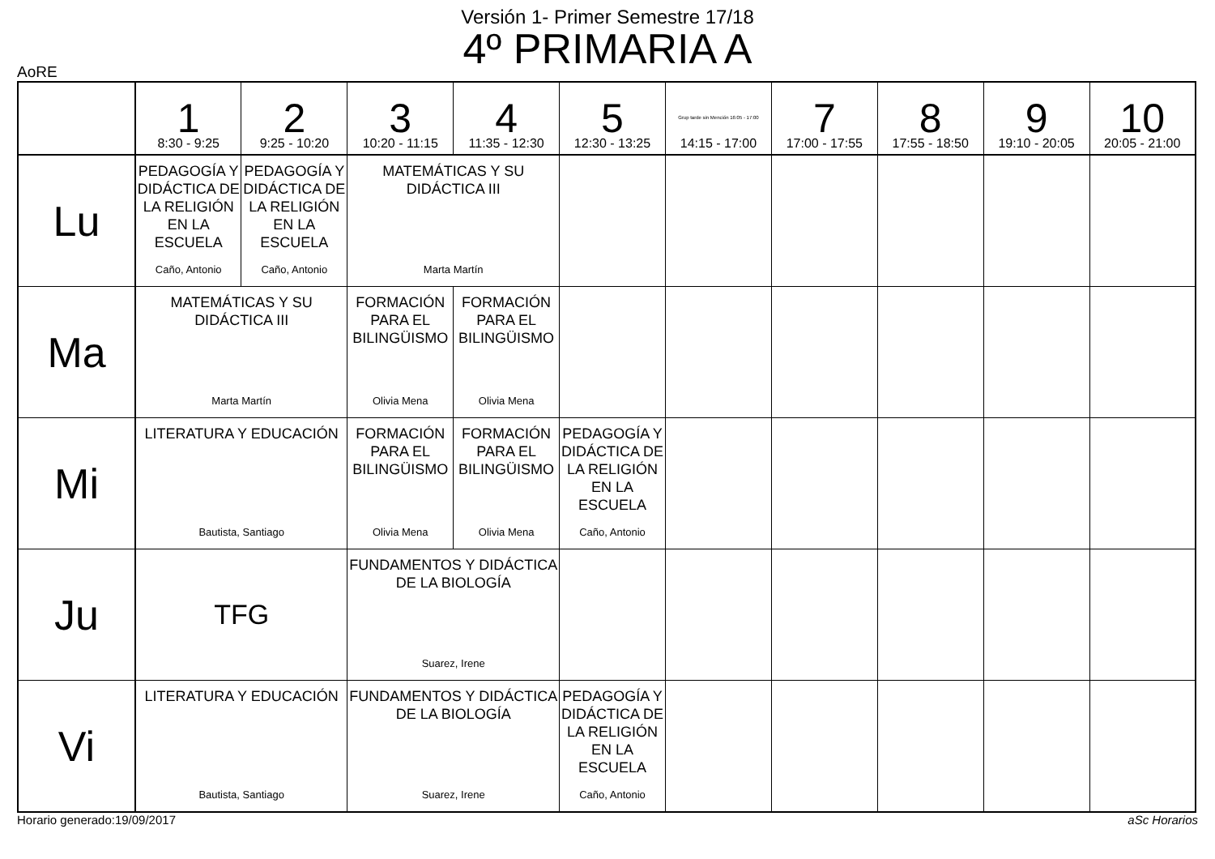Versión 1- Primer Semestre 17/18
4º PRIMARIA A
AoRE
| | 1 8:30 - 9:25 | 2 9:25 - 10:20 | 3 10:20 - 11:15 | 4 11:35 - 12:30 | 5 12:30 - 13:25 | Grup tarde sin Mención 16:05 - 17:00 14:15 - 17:00 | 7 17:00 - 17:55 | 8 17:55 - 18:50 | 9 19:10 - 20:05 | 10 20:05 - 21:00 |
| --- | --- | --- | --- | --- | --- | --- | --- | --- | --- | --- |
| Lu | PEDAGOGÍA Y DIDÁCTICA DE LA RELIGIÓN EN LA ESCUELA Caño, Antonio | PEDAGOGÍA Y DIDÁCTICA DE LA RELIGIÓN EN LA ESCUELA Caño, Antonio | MATEMÁTICAS Y SU DIDÁCTICA III Marta Martín | | | | | | | |
| Ma | MATEMÁTICAS Y SU DIDÁCTICA III Marta Martín | | FORMACIÓN PARA EL BILINGÜISMO Olivia Mena | FORMACIÓN PARA EL BILINGÜISMO Olivia Mena | | | | | | |
| Mi | LITERATURA Y EDUCACIÓN Bautista, Santiago | | FORMACIÓN PARA EL BILINGÜISMO Olivia Mena | FORMACIÓN PARA EL BILINGÜISMO Olivia Mena | PEDAGOGÍA Y DIDÁCTICA DE LA RELIGIÓN EN LA ESCUELA Caño, Antonio | | | | | |
| Ju | TFG | | FUNDAMENTOS Y DIDÁCTICA DE LA BIOLOGÍA Suarez, Irene | | | | | | | |
| Vi | LITERATURA Y EDUCACIÓN Bautista, Santiago | | FUNDAMENTOS Y DIDÁCTICA DE LA BIOLOGÍA Suarez, Irene | | PEDAGOGÍA Y DIDÁCTICA DE LA RELIGIÓN EN LA ESCUELA Caño, Antonio | | | | | |
Horario generado:19/09/2017 aSc Horarios